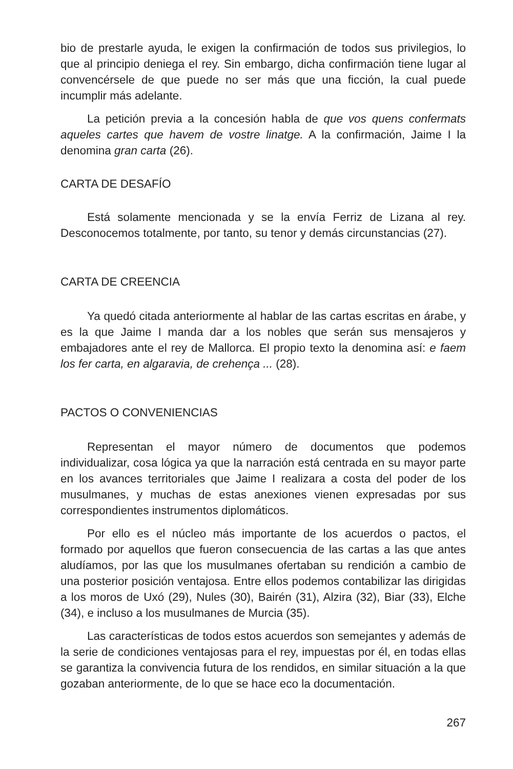bio de prestarle ayuda, le exigen la confirmación de todos sus privilegios, lo que al principio deniega el rey. Sin embargo, dicha confirmación tiene lugar al convencérsele de que puede no ser más que una ficción, la cual puede incumplir más adelante.
La petición previa a la concesión habla de que vos quens confermats aqueles cartes que havem de vostre linatge. A la confirmación, Jaime I la denomina gran carta (26).
CARTA DE DESAFÍO
Está solamente mencionada y se la envía Ferriz de Lizana al rey. Desconocemos totalmente, por tanto, su tenor y demás circunstancias (27).
CARTA DE CREENCIA
Ya quedó citada anteriormente al hablar de las cartas escritas en árabe, y es la que Jaime I manda dar a los nobles que serán sus mensajeros y embajadores ante el rey de Mallorca. El propio texto la denomina así: e faem los fer carta, en algaravia, de crehença ... (28).
PACTOS O CONVENIENCIAS
Representan el mayor número de documentos que podemos individualizar, cosa lógica ya que la narración está centrada en su mayor parte en los avances territoriales que Jaime I realizara a costa del poder de los musulmanes, y muchas de estas anexiones vienen expresadas por sus correspondientes instrumentos diplomáticos.
Por ello es el núcleo más importante de los acuerdos o pactos, el formado por aquellos que fueron consecuencia de las cartas a las que antes aludíamos, por las que los musulmanes ofertaban su rendición a cambio de una posterior posición ventajosa. Entre ellos podemos contabilizar las dirigidas a los moros de Uxó (29), Nules (30), Bairén (31), Alzira (32), Biar (33), Elche (34), e incluso a los musulmanes de Murcia (35).
Las características de todos estos acuerdos son semejantes y además de la serie de condiciones ventajosas para el rey, impuestas por él, en todas ellas se garantiza la convivencia futura de los rendidos, en similar situación a la que gozaban anteriormente, de lo que se hace eco la documentación.
267